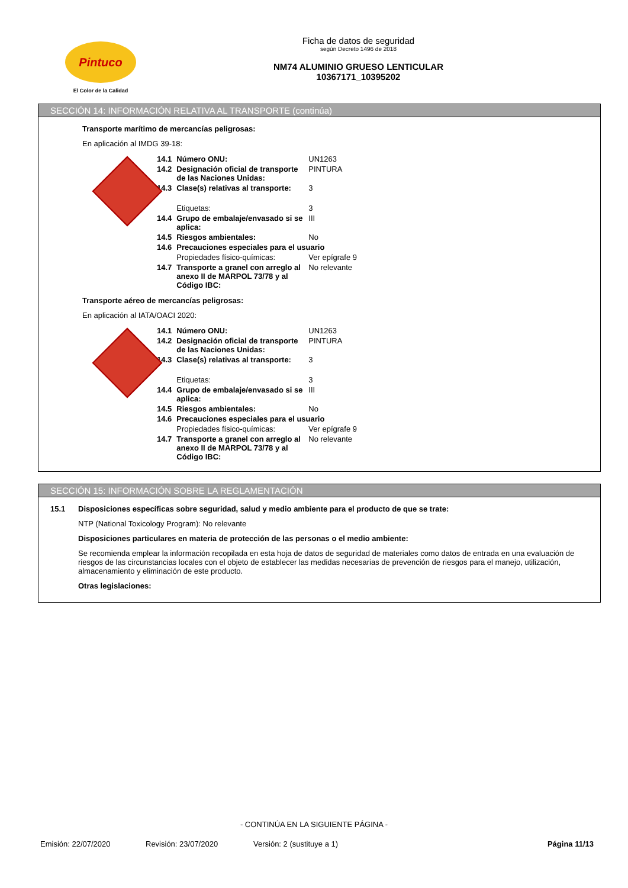Pintuco
El Color de la Calidad
Ficha de datos de seguridad
según Decreto 1496 de 2018
NM74 ALUMINIO GRUESO LENTICULAR
10367171_10395202
SECCIÓN 14: INFORMACIÓN RELATIVA AL TRANSPORTE (continúa)
Transporte marítimo de mercancías peligrosas:
En aplicación al IMDG 39-18:
| | 14.1 | Número ONU: | UN1263 |
| | 14.2 | Designación oficial de transporte de las Naciones Unidas: | PINTURA |
| | 14.3 | Clase(s) relativas al transporte: | 3 |
| | | Etiquetas: | 3 |
| | 14.4 | Grupo de embalaje/envasado si se aplica: | III |
| | 14.5 | Riesgos ambientales: | No |
| | 14.6 | Precauciones especiales para el usuario | |
| | | Propiedades físico-químicas: | Ver epígrafe 9 |
| | 14.7 | Transporte a granel con arreglo al anexo II de MARPOL 73/78 y al Código IBC: | No relevante |
Transporte aéreo de mercancías peligrosas:
En aplicación al IATA/OACI 2020:
| | 14.1 | Número ONU: | UN1263 |
| | 14.2 | Designación oficial de transporte de las Naciones Unidas: | PINTURA |
| | 14.3 | Clase(s) relativas al transporte: | 3 |
| | | Etiquetas: | 3 |
| | 14.4 | Grupo de embalaje/envasado si se aplica: | III |
| | 14.5 | Riesgos ambientales: | No |
| | 14.6 | Precauciones especiales para el usuario | |
| | | Propiedades físico-químicas: | Ver epígrafe 9 |
| | 14.7 | Transporte a granel con arreglo al anexo II de MARPOL 73/78 y al Código IBC: | No relevante |
SECCIÓN 15: INFORMACIÓN SOBRE LA REGLAMENTACIÓN
15.1 Disposiciones específicas sobre seguridad, salud y medio ambiente para el producto de que se trate:
NTP (National Toxicology Program): No relevante
Disposiciones particulares en materia de protección de las personas o el medio ambiente:
Se recomienda emplear la información recopilada en esta hoja de datos de seguridad de materiales como datos de entrada en una evaluación de riesgos de las circunstancias locales con el objeto de establecer las medidas necesarias de prevención de riesgos para el manejo, utilización, almacenamiento y eliminación de este producto.
Otras legislaciones:
- CONTINÚA EN LA SIGUIENTE PÁGINA -
Emisión: 22/07/2020 Revisión: 23/07/2020 Versión: 2 (sustituye a 1) Página 11/13